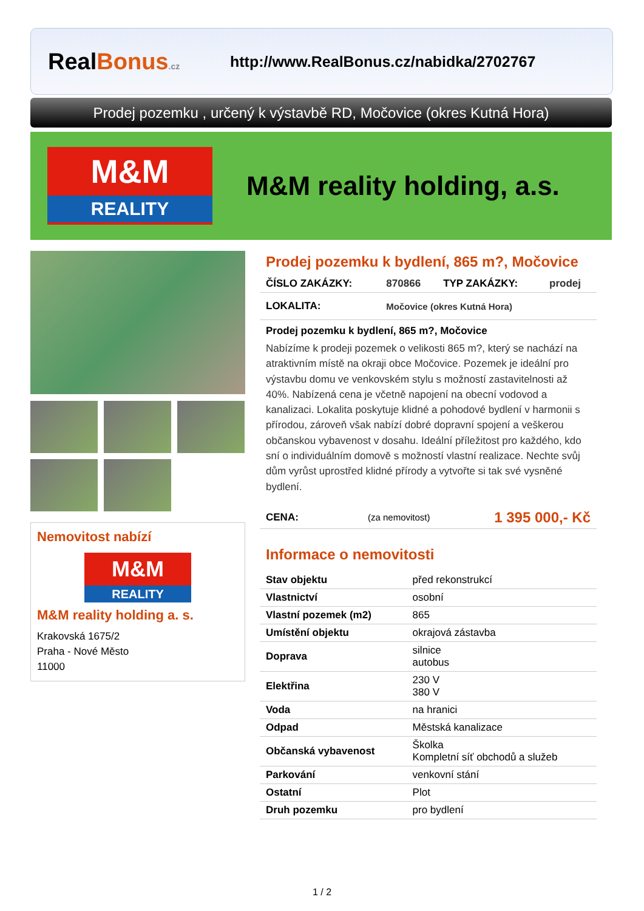RealBonus.cz
http://www.RealBonus.cz/nabidka/2702767
Prodej pozemku , určený k výstavbě RD, Močovice (okres Kutná Hora)
M&M
REALITY
M&M reality holding, a.s.
Nemovitost nabízí
M&M
REALITY
M&M reality holding a. s.
Krakovská 1675/2
Praha - Nové Město
11000
Prodej pozemku k bydlení, 865 m?, Močovice
| ČÍSLO ZAKÁZKY: | 870866 | TYP ZAKÁZKY: | prodej |
| LOKALITA: | Močovice (okres Kutná Hora) | | |
Prodej pozemku k bydlení, 865 m?, Močovice
Nabízíme k prodeji pozemek o velikosti 865 m?, který se nachází na atraktivním místě na okraji obce Močovice. Pozemek je ideální pro výstavbu domu ve venkovském stylu s možností zastavitelnosti až 40%. Nabízená cena je včetně napojení na obecní vodovod a kanalizaci. Lokalita poskytuje klidné a pohodové bydlení v harmonii s přírodou, zároveň však nabízí dobré dopravní spojení a veškerou občanskou vybavenost v dosahu. Ideální příležitost pro každého, kdo sní o individuálním domově s možností vlastní realizace. Nechte svůj dům vyrůst uprostřed klidné přírody a vytvořte si tak své vysněné bydlení.
| CENA: | (za nemovitost) | 1 395 000,- Kč |
Informace o nemovitosti
| Stav objektu | před rekonstrukcí |
| Vlastnictví | osobní |
| Vlastní pozemek (m2) | 865 |
| Umístění objektu | okrajová zástavba |
| Doprava | silnice autobus |
| Elektřina | 230 V 380 V |
| Voda | na hranici |
| Odpad | Městská kanalizace |
| Občanská vybavenost | Školka Kompletní síť obchodů a služeb |
| Parkování | venkovní stání |
| Ostatní | Plot |
| Druh pozemku | pro bydlení |
1 / 2